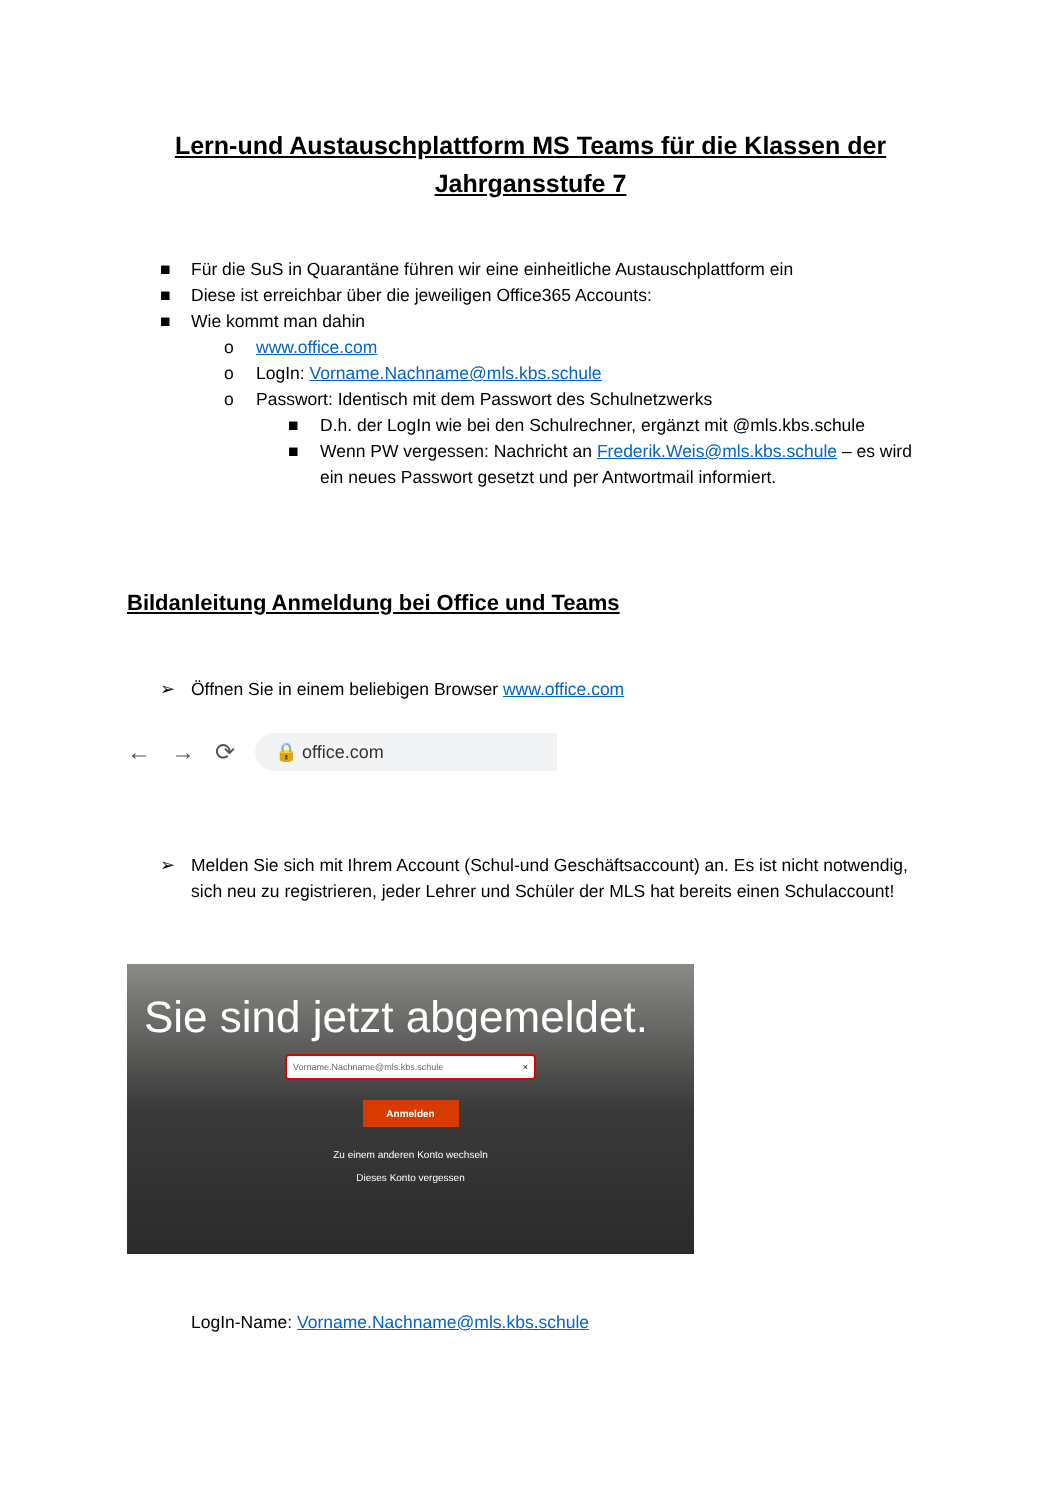Lern-und Austauschplattform MS Teams für die Klassen der Jahrgansstufe 7
■ Für die SuS in Quarantäne führen wir eine einheitliche Austauschplattform ein
■ Diese ist erreichbar über die jeweiligen Office365 Accounts:
■ Wie kommt man dahin
o www.office.com
o LogIn: Vorname.Nachname@mls.kbs.schule
o Passwort: Identisch mit dem Passwort des Schulnetzwerks
■ D.h. der LogIn wie bei den Schulrechner, ergänzt mit @mls.kbs.schule
■ Wenn PW vergessen: Nachricht an Frederik.Weis@mls.kbs.schule – es wird ein neues Passwort gesetzt und per Antwortmail informiert.
Bildanleitung Anmeldung bei Office und Teams
➢ Öffnen Sie in einem beliebigen Browser www.office.com
← → ⟳
🔒 office.com
➢ Melden Sie sich mit Ihrem Account (Schul-und Geschäftsaccount) an. Es ist nicht notwendig, sich neu zu registrieren, jeder Lehrer und Schüler der MLS hat bereits einen Schulaccount!
Sie sind jetzt abgemeldet.
Vorname.Nachname@mls.kbs.schule ×
Anmelden
Zu einem anderen Konto wechseln
Dieses Konto vergessen
LogIn-Name: Vorname.Nachname@mls.kbs.schule